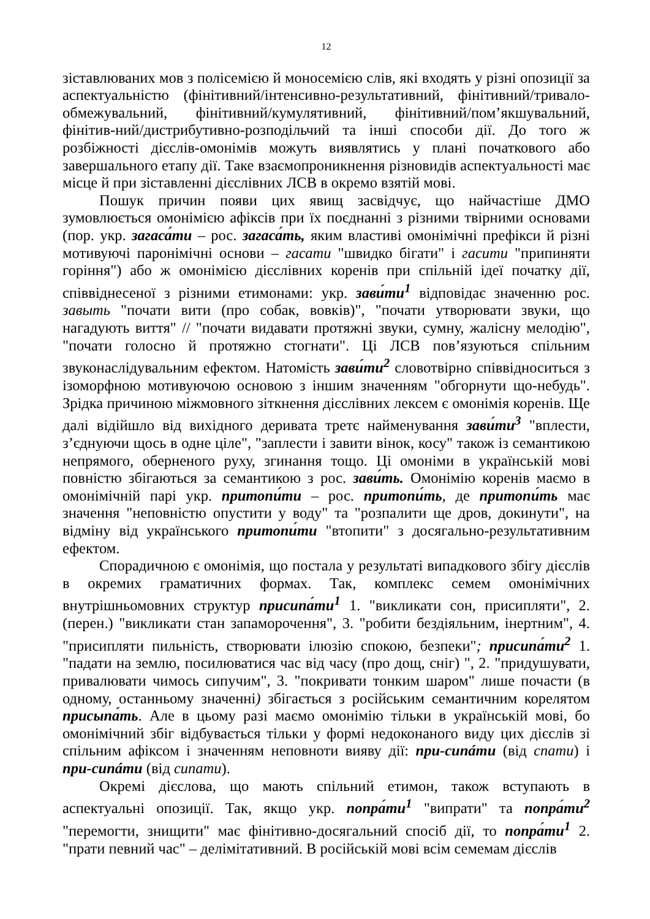12
зіставлюваних мов з полісемією й моносемією слів, які входять у різні опозиції за аспектуальністю (фінітивний/інтенсивно-результативний, фінітивний/тривало-обмежувальний, фінітивний/кумулятивний, фінітивний/пом’якшувальний, фінітив-ний/дистрибутивно-розподільчий та інші способи дії. До того ж розбіжності дієслів-омонімів можуть виявлятись у плані початкового або завершального етапу дії. Таке взаємопроникнення різновидів аспектуальності має місце й при зіставленні дієслівних ЛСВ в окремо взятій мові.
Пошук причин появи цих явищ засвідчує, що найчастіше ДМО зумовлюється омонімією афіксів при їх поєднанні з різними твірними основами (пор. укр. загаса́ти – рос. загаса́ть, яким властиві омонімічні префікси й різні мотивуючі паронімічні основи – гасати "швидко бігати" і гасити "припиняти горіння") або ж омонімією дієслівних коренів при спільній ідеї початку дії, співвіднесеної з різними етимонами: укр. зави́ти<sup>1</sup> відповідає значенню рос. завыть "почати вити (про собак, вовків)", "почати утворювати звуки, що нагадують виття" // "почати видавати протяжні звуки, сумну, жалісну мелодію", "почати голосно й протяжно стогнати". Ці ЛСВ пов’язуються спільним звуконаслідувальним ефектом. Натомість зави́ти<sup>2</sup> словотвірно співвідноситься з ізоморфною мотивуючою основою з іншим значенням "обгорнути що-небудь". Зрідка причиною міжмовного зіткнення дієслівних лексем є омонімія коренів. Ще далі відійшло від вихідного деривата третє найменування зави́ти<sup>3</sup> "вплести, з’єднуючи щось в одне ціле", "заплести і завити вінок, косу" також із семантикою непрямого, оберненого руху, згинання тощо. Ці омоніми в українській мові повністю збігаються за семантикою з рос. зави́ть. Омонімію коренів маємо в омонімічній парі укр. притопи́ти – рос. притопи́ть, де притопи́ть має значення "неповністю опустити у воду" та "розпалити ще дров, докинути", на відміну від українського притопи́ти "втопити" з досягально-результативним ефектом.
Спорадичною є омонімія, що постала у результаті випадкового збігу дієслів в окремих граматичних формах. Так, комплекс семем омонімічних внутрішньомовних структур присипа́ти<sup>1</sup> 1. "викликати сон, присипляти", 2. (перен.) "викликати стан запаморочення", 3. "робити бездіяльним, інертним", 4. "присипляти пильність, створювати ілюзію спокою, безпеки"; присипа́ти<sup>2</sup> 1. "падати на землю, посилюватися час від часу (про дощ, сніг) ", 2. "придушувати, привалювати чимось сипучим", 3. "покривати тонким шаром" лише почасти (в одному, останньому значенні) збігається з російським семантичним корелятом присыпа́ть. Але в цьому разі маємо омонімію тільки в українській мові, бо омонімічний збіг відбувається тільки у формі недоконаного виду цих дієслів зі спільним афіксом і значенням неповноти вияву дії: при-сипáти (від спати) і при-сипáти (від сипати).
Окремі дієслова, що мають спільний етимон, також вступають в аспектуальні опозиції. Так, якщо укр. попра́ти<sup>1</sup> "випрати" та попра́ти<sup>2</sup> "перемогти, знищити" має фінітивно-досягальний спосіб дії, то попра́ти<sup>1</sup> 2. "прати певний час" – делімітативний. В російській мові всім семемам дієслів